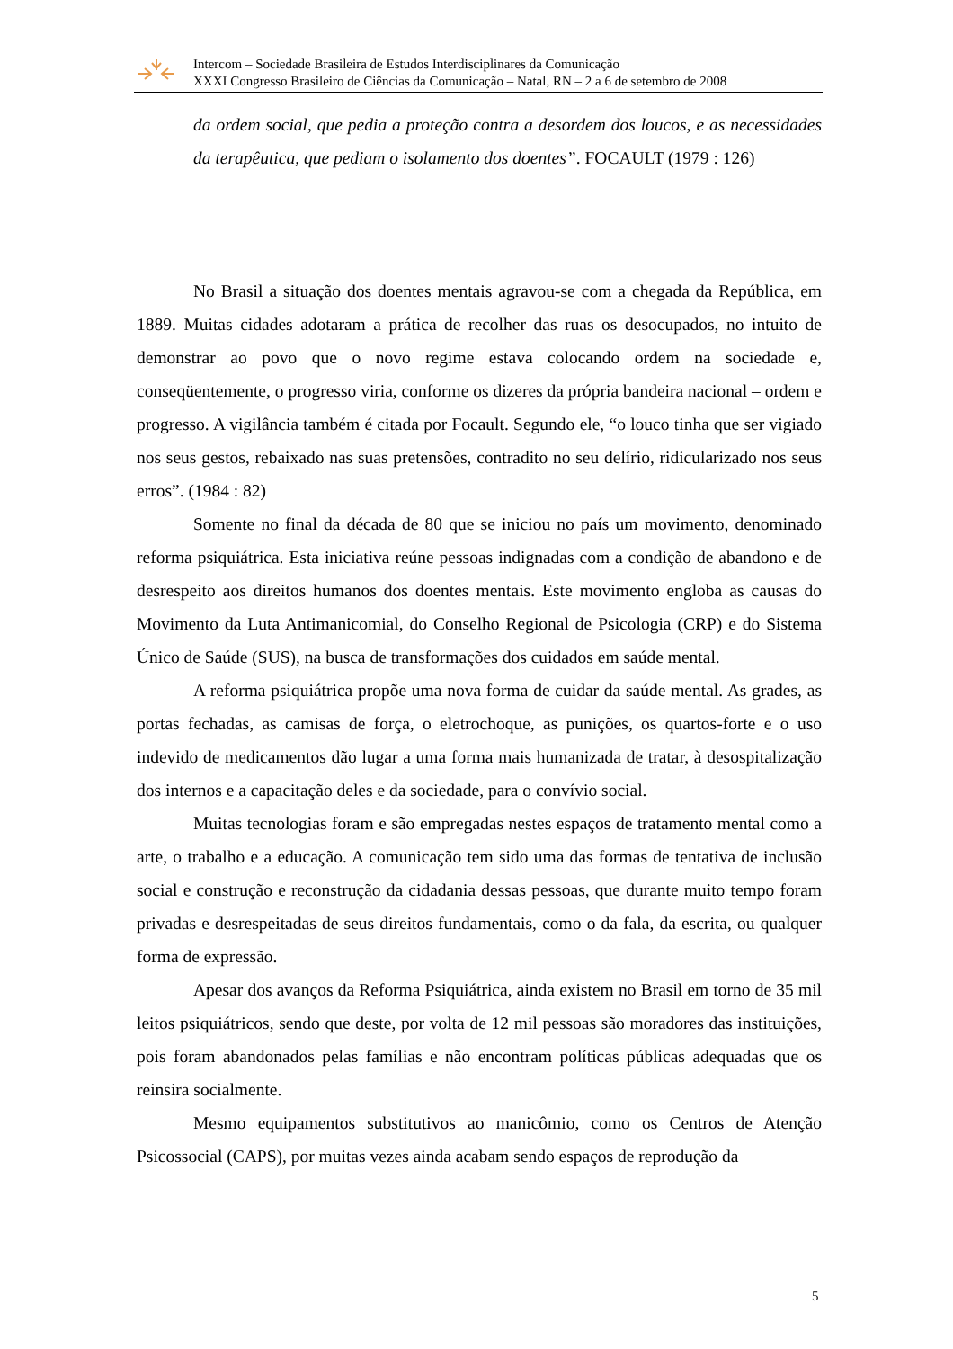Intercom – Sociedade Brasileira de Estudos Interdisciplinares da Comunicação
XXXI Congresso Brasileiro de Ciências da Comunicação – Natal, RN – 2 a 6 de setembro de 2008
da ordem social, que pedia a proteção contra a desordem dos loucos, e as necessidades da terapêutica, que pediam o isolamento dos doentes”. FOCAULT (1979 : 126)
No Brasil a situação dos doentes mentais agravou-se com a chegada da República, em 1889. Muitas cidades adotaram a prática de recolher das ruas os desocupados, no intuito de demonstrar ao povo que o novo regime estava colocando ordem na sociedade e, conseqüentemente, o progresso viria, conforme os dizeres da própria bandeira nacional – ordem e progresso. A vigilância também é citada por Focault. Segundo ele, “o louco tinha que ser vigiado nos seus gestos, rebaixado nas suas pretensões, contradito no seu delírio, ridicularizado nos seus erros”. (1984 : 82)
Somente no final da década de 80 que se iniciou no país um movimento, denominado reforma psiquiátrica. Esta iniciativa reúne pessoas indignadas com a condição de abandono e de desrespeito aos direitos humanos dos doentes mentais. Este movimento engloba as causas do Movimento da Luta Antimanicomial, do Conselho Regional de Psicologia (CRP) e do Sistema Único de Saúde (SUS), na busca de transformações dos cuidados em saúde mental.
A reforma psiquiátrica propõe uma nova forma de cuidar da saúde mental. As grades, as portas fechadas, as camisas de força, o eletrochoque, as punições, os quartos-forte e o uso indevido de medicamentos dão lugar a uma forma mais humanizada de tratar, à desospitalização dos internos e a capacitação deles e da sociedade, para o convívio social.
Muitas tecnologias foram e são empregadas nestes espaços de tratamento mental como a arte, o trabalho e a educação. A comunicação tem sido uma das formas de tentativa de inclusão social e construção e reconstrução da cidadania dessas pessoas, que durante muito tempo foram privadas e desrespeitadas de seus direitos fundamentais, como o da fala, da escrita, ou qualquer forma de expressão.
Apesar dos avanços da Reforma Psiquiátrica, ainda existem no Brasil em torno de 35 mil leitos psiquiátricos, sendo que deste, por volta de 12 mil pessoas são moradores das instituições, pois foram abandonados pelas famílias e não encontram políticas públicas adequadas que os reinsira socialmente.
Mesmo equipamentos substitutivos ao manicômio, como os Centros de Atenção Psicossocial (CAPS), por muitas vezes ainda acabam sendo espaços de reprodução da
5